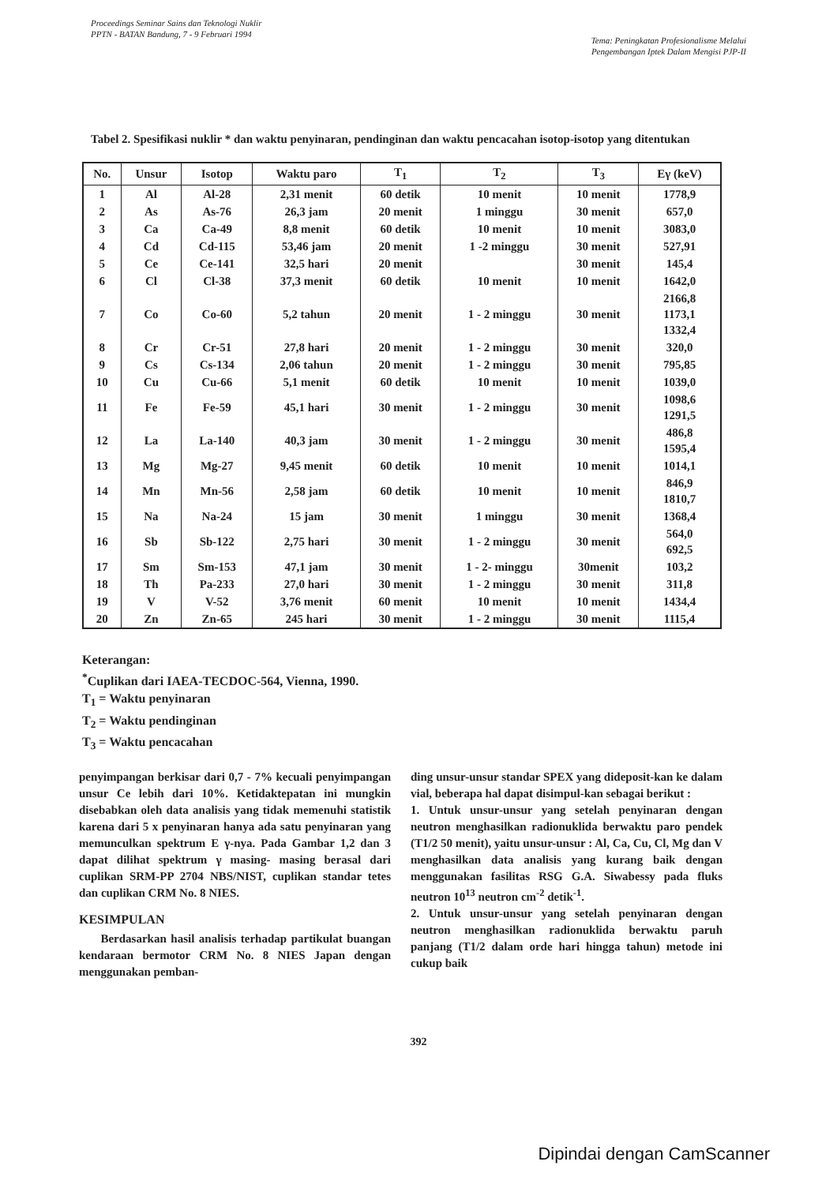Proceedings Seminar Sains dan Teknologi Nuklir
PPTN - BATAN Bandung, 7 - 9 Februari 1994
Tema: Peningkatan Profesionalisme Melalui
Pengembangan Iptek Dalam Mengisi PJP-II
Tabel 2. Spesifikasi nuklir * dan waktu penyinaran, pendinginan dan waktu pencacahan isotop-isotop yang ditentukan
| No. | Unsur | Isotop | Waktu paro | T<sub>1</sub> | T<sub>2</sub> | T<sub>3</sub> | Eγ (keV) |
| --- | --- | --- | --- | --- | --- | --- | --- |
| 1 | Al | Al-28 | 2,31 menit | 60 detik | 10 menit | 10 menit | 1778,9 |
| 2 | As | As-76 | 26,3 jam | 20 menit | 1 minggu | 30 menit | 657,0 |
| 3 | Ca | Ca-49 | 8,8 menit | 60 detik | 10 menit | 10 menit | 3083,0 |
| 4 | Cd | Cd-115 | 53,46 jam | 20 menit | 1 -2 minggu | 30 menit | 527,91 |
| 5 | Ce | Ce-141 | 32,5 hari | 20 menit | | 30 menit | 145,4 |
| 6 | Cl | Cl-38 | 37,3 menit | 60 detik | 10 menit | 10 menit | 1642,0 |
| 7 | Co | Co-60 | 5,2 tahun | 20 menit | 1 - 2 minggu | 30 menit | 2166,8 1173,1 1332,4 |
| 8 | Cr | Cr-51 | 27,8 hari | 20 menit | 1 - 2 minggu | 30 menit | 320,0 |
| 9 | Cs | Cs-134 | 2,06 tahun | 20 menit | 1 - 2 minggu | 30 menit | 795,85 |
| 10 | Cu | Cu-66 | 5,1 menit | 60 detik | 10 menit | 10 menit | 1039,0 |
| 11 | Fe | Fe-59 | 45,1 hari | 30 menit | 1 - 2 minggu | 30 menit | 1098,6 1291,5 |
| 12 | La | La-140 | 40,3 jam | 30 menit | 1 - 2 minggu | 30 menit | 486,8 1595,4 |
| 13 | Mg | Mg-27 | 9,45 menit | 60 detik | 10 menit | 10 menit | 1014,1 |
| 14 | Mn | Mn-56 | 2,58 jam | 60 detik | 10 menit | 10 menit | 846,9 1810,7 |
| 15 | Na | Na-24 | 15 jam | 30 menit | 1 minggu | 30 menit | 1368,4 |
| 16 | Sb | Sb-122 | 2,75 hari | 30 menit | 1 - 2 minggu | 30 menit | 564,0 692,5 |
| 17 | Sm | Sm-153 | 47,1 jam | 30 menit | 1 - 2- minggu | 30menit | 103,2 |
| 18 | Th | Pa-233 | 27,0 hari | 30 menit | 1 - 2 minggu | 30 menit | 311,8 |
| 19 | V | V-52 | 3,76 menit | 60 menit | 10 menit | 10 menit | 1434,4 |
| 20 | Zn | Zn-65 | 245 hari | 30 menit | 1 - 2 minggu | 30 menit | 1115,4 |
Keterangan:
<sup>*</sup> Cuplikan dari IAEA-TECDOC-564, Vienna, 1990.
T<sub>1</sub> = Waktu penyinaran
T<sub>2</sub> = Waktu pendinginan
T<sub>3</sub> = Waktu pencacahan
penyimpangan berkisar dari 0,7 - 7% kecuali penyimpangan unsur Ce lebih dari 10%. Ketidaktepatan ini mungkin disebabkan oleh data analisis yang tidak memenuhi statistik karena dari 5 x penyinaran hanya ada satu penyinaran yang memunculkan spektrum E γ-nya. Pada Gambar 1,2 dan 3 dapat dilihat spektrum γ masing- masing berasal dari cuplikan SRM-PP 2704 NBS/NIST, cuplikan standar tetes dan cuplikan CRM No. 8 NIES.
KESIMPULAN
Berdasarkan hasil analisis terhadap partikulat buangan kendaraan bermotor CRM No. 8 NIES Japan dengan menggunakan pemban-
ding unsur-unsur standar SPEX yang dideposit-kan ke dalam vial, beberapa hal dapat disimpul-kan sebagai berikut :
1. Untuk unsur-unsur yang setelah penyinaran dengan neutron menghasilkan radionuklida berwaktu paro pendek (T1/2 50 menit), yaitu unsur-unsur : Al, Ca, Cu, Cl, Mg dan V menghasilkan data analisis yang kurang baik dengan menggunakan fasilitas RSG G.A. Siwabessy pada fluks neutron 10<sup>13</sup> neutron cm<sup>-2</sup> detik<sup>-1</sup>.
2. Untuk unsur-unsur yang setelah penyinaran dengan neutron menghasilkan radionuklida berwaktu paruh panjang (T1/2 dalam orde hari hingga tahun) metode ini cukup baik
392
Dipindai dengan CamScanner